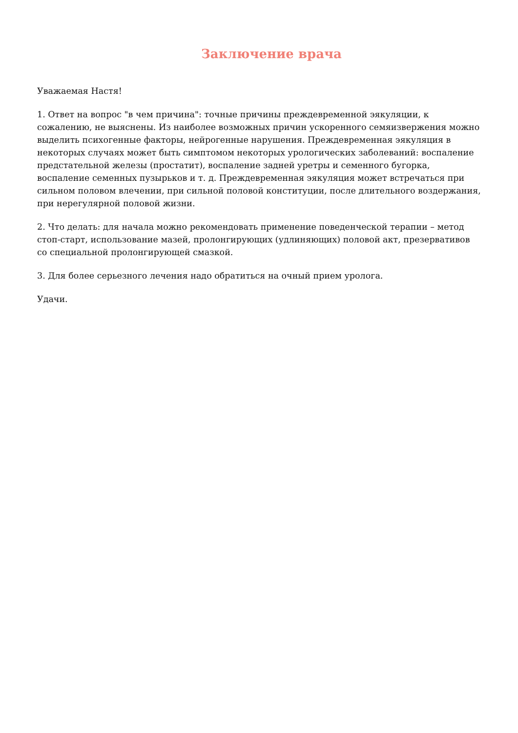Заключение врача
Уважаемая Настя!
1. Ответ на вопрос "в чем причина": точные причины преждевременной эякуляции, к сожалению, не выяснены. Из наиболее возможных причин ускоренного семяизвержения можно выделить психогенные факторы, нейрогенные нарушения. Преждевременная эякуляция в некоторых случаях может быть симптомом некоторых урологических заболеваний: воспаление предстательной железы (простатит), воспаление задней уретры и семенного бугорка, воспаление семенных пузырьков и т. д. Преждевременная эякуляция может встречаться при сильном половом влечении, при сильной половой конституции, после длительного воздержания, при нерегулярной половой жизни.
2. Что делать: для начала можно рекомендовать применение поведенческой терапии – метод стоп-старт, использование мазей, пролонгирующих (удлиняющих) половой акт, презервативов со специальной пролонгирующей смазкой.
3. Для более серьезного лечения надо обратиться на очный прием уролога.
Удачи.